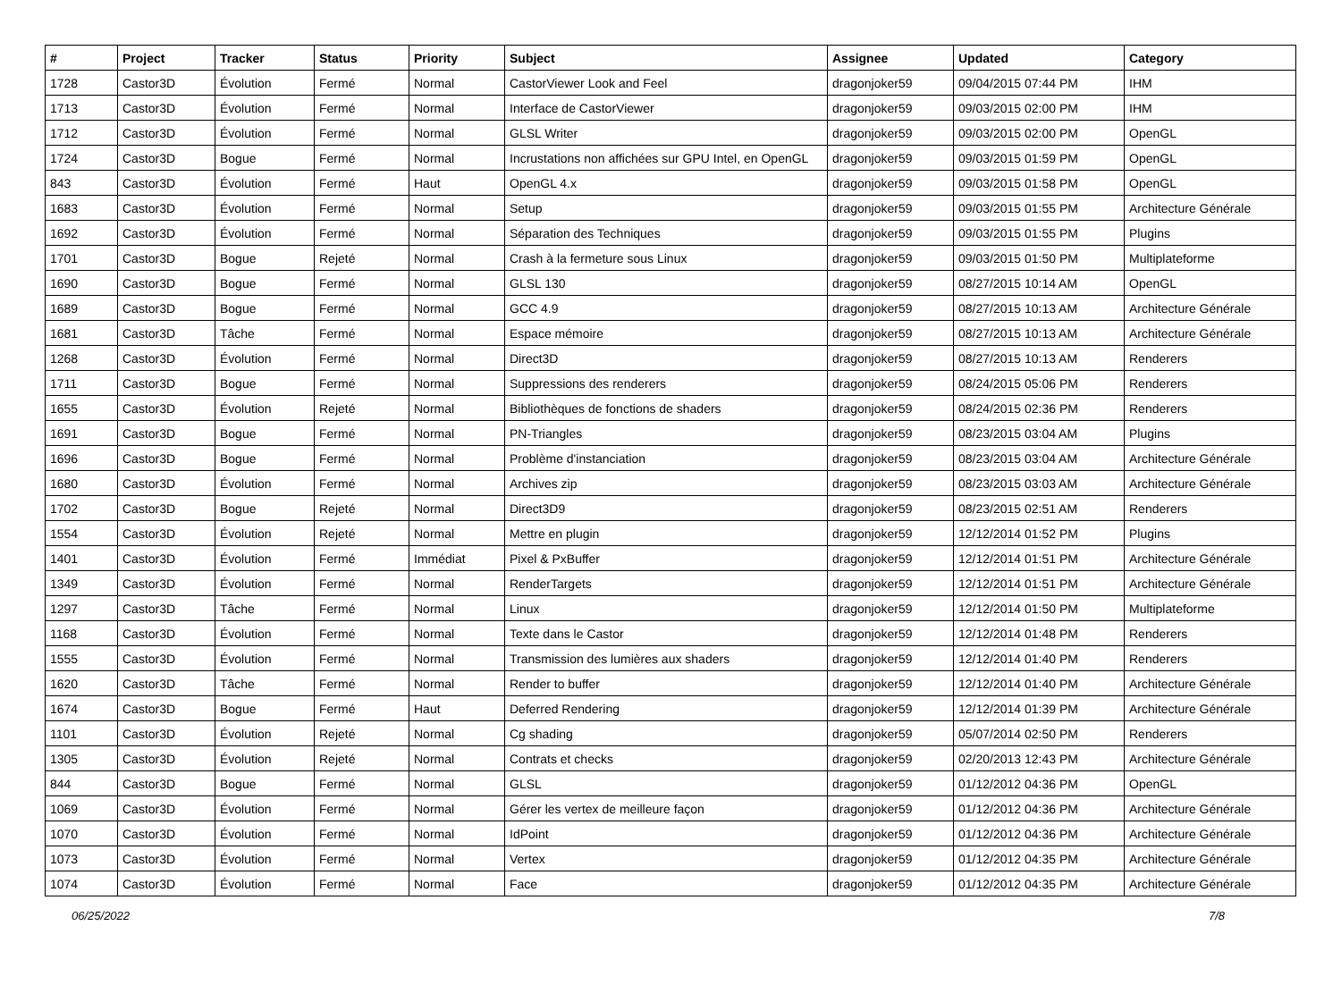| # | Project | Tracker | Status | Priority | Subject | Assignee | Updated | Category |
| --- | --- | --- | --- | --- | --- | --- | --- | --- |
| 1728 | Castor3D | Évolution | Fermé | Normal | CastorViewer Look and Feel | dragonjoker59 | 09/04/2015 07:44 PM | IHM |
| 1713 | Castor3D | Évolution | Fermé | Normal | Interface de CastorViewer | dragonjoker59 | 09/03/2015 02:00 PM | IHM |
| 1712 | Castor3D | Évolution | Fermé | Normal | GLSL Writer | dragonjoker59 | 09/03/2015 02:00 PM | OpenGL |
| 1724 | Castor3D | Bogue | Fermé | Normal | Incrustations non affichées sur GPU Intel, en OpenGL | dragonjoker59 | 09/03/2015 01:59 PM | OpenGL |
| 843 | Castor3D | Évolution | Fermé | Haut | OpenGL 4.x | dragonjoker59 | 09/03/2015 01:58 PM | OpenGL |
| 1683 | Castor3D | Évolution | Fermé | Normal | Setup | dragonjoker59 | 09/03/2015 01:55 PM | Architecture Générale |
| 1692 | Castor3D | Évolution | Fermé | Normal | Séparation des Techniques | dragonjoker59 | 09/03/2015 01:55 PM | Plugins |
| 1701 | Castor3D | Bogue | Rejeté | Normal | Crash à la fermeture sous Linux | dragonjoker59 | 09/03/2015 01:50 PM | Multiplateforme |
| 1690 | Castor3D | Bogue | Fermé | Normal | GLSL 130 | dragonjoker59 | 08/27/2015 10:14 AM | OpenGL |
| 1689 | Castor3D | Bogue | Fermé | Normal | GCC 4.9 | dragonjoker59 | 08/27/2015 10:13 AM | Architecture Générale |
| 1681 | Castor3D | Tâche | Fermé | Normal | Espace mémoire | dragonjoker59 | 08/27/2015 10:13 AM | Architecture Générale |
| 1268 | Castor3D | Évolution | Fermé | Normal | Direct3D | dragonjoker59 | 08/27/2015 10:13 AM | Renderers |
| 1711 | Castor3D | Bogue | Fermé | Normal | Suppressions des renderers | dragonjoker59 | 08/24/2015 05:06 PM | Renderers |
| 1655 | Castor3D | Évolution | Rejeté | Normal | Bibliothèques de fonctions de shaders | dragonjoker59 | 08/24/2015 02:36 PM | Renderers |
| 1691 | Castor3D | Bogue | Fermé | Normal | PN-Triangles | dragonjoker59 | 08/23/2015 03:04 AM | Plugins |
| 1696 | Castor3D | Bogue | Fermé | Normal | Problème d'instanciation | dragonjoker59 | 08/23/2015 03:04 AM | Architecture Générale |
| 1680 | Castor3D | Évolution | Fermé | Normal | Archives zip | dragonjoker59 | 08/23/2015 03:03 AM | Architecture Générale |
| 1702 | Castor3D | Bogue | Rejeté | Normal | Direct3D9 | dragonjoker59 | 08/23/2015 02:51 AM | Renderers |
| 1554 | Castor3D | Évolution | Rejeté | Normal | Mettre en plugin | dragonjoker59 | 12/12/2014 01:52 PM | Plugins |
| 1401 | Castor3D | Évolution | Fermé | Immédiat | Pixel & PxBuffer | dragonjoker59 | 12/12/2014 01:51 PM | Architecture Générale |
| 1349 | Castor3D | Évolution | Fermé | Normal | RenderTargets | dragonjoker59 | 12/12/2014 01:51 PM | Architecture Générale |
| 1297 | Castor3D | Tâche | Fermé | Normal | Linux | dragonjoker59 | 12/12/2014 01:50 PM | Multiplateforme |
| 1168 | Castor3D | Évolution | Fermé | Normal | Texte dans le Castor | dragonjoker59 | 12/12/2014 01:48 PM | Renderers |
| 1555 | Castor3D | Évolution | Fermé | Normal | Transmission des lumières aux shaders | dragonjoker59 | 12/12/2014 01:40 PM | Renderers |
| 1620 | Castor3D | Tâche | Fermé | Normal | Render to buffer | dragonjoker59 | 12/12/2014 01:40 PM | Architecture Générale |
| 1674 | Castor3D | Bogue | Fermé | Haut | Deferred Rendering | dragonjoker59 | 12/12/2014 01:39 PM | Architecture Générale |
| 1101 | Castor3D | Évolution | Rejeté | Normal | Cg shading | dragonjoker59 | 05/07/2014 02:50 PM | Renderers |
| 1305 | Castor3D | Évolution | Rejeté | Normal | Contrats et checks | dragonjoker59 | 02/20/2013 12:43 PM | Architecture Générale |
| 844 | Castor3D | Bogue | Fermé | Normal | GLSL | dragonjoker59 | 01/12/2012 04:36 PM | OpenGL |
| 1069 | Castor3D | Évolution | Fermé | Normal | Gérer les vertex de meilleure façon | dragonjoker59 | 01/12/2012 04:36 PM | Architecture Générale |
| 1070 | Castor3D | Évolution | Fermé | Normal | IdPoint | dragonjoker59 | 01/12/2012 04:36 PM | Architecture Générale |
| 1073 | Castor3D | Évolution | Fermé | Normal | Vertex | dragonjoker59 | 01/12/2012 04:35 PM | Architecture Générale |
| 1074 | Castor3D | Évolution | Fermé | Normal | Face | dragonjoker59 | 01/12/2012 04:35 PM | Architecture Générale |
06/25/2022 7/8